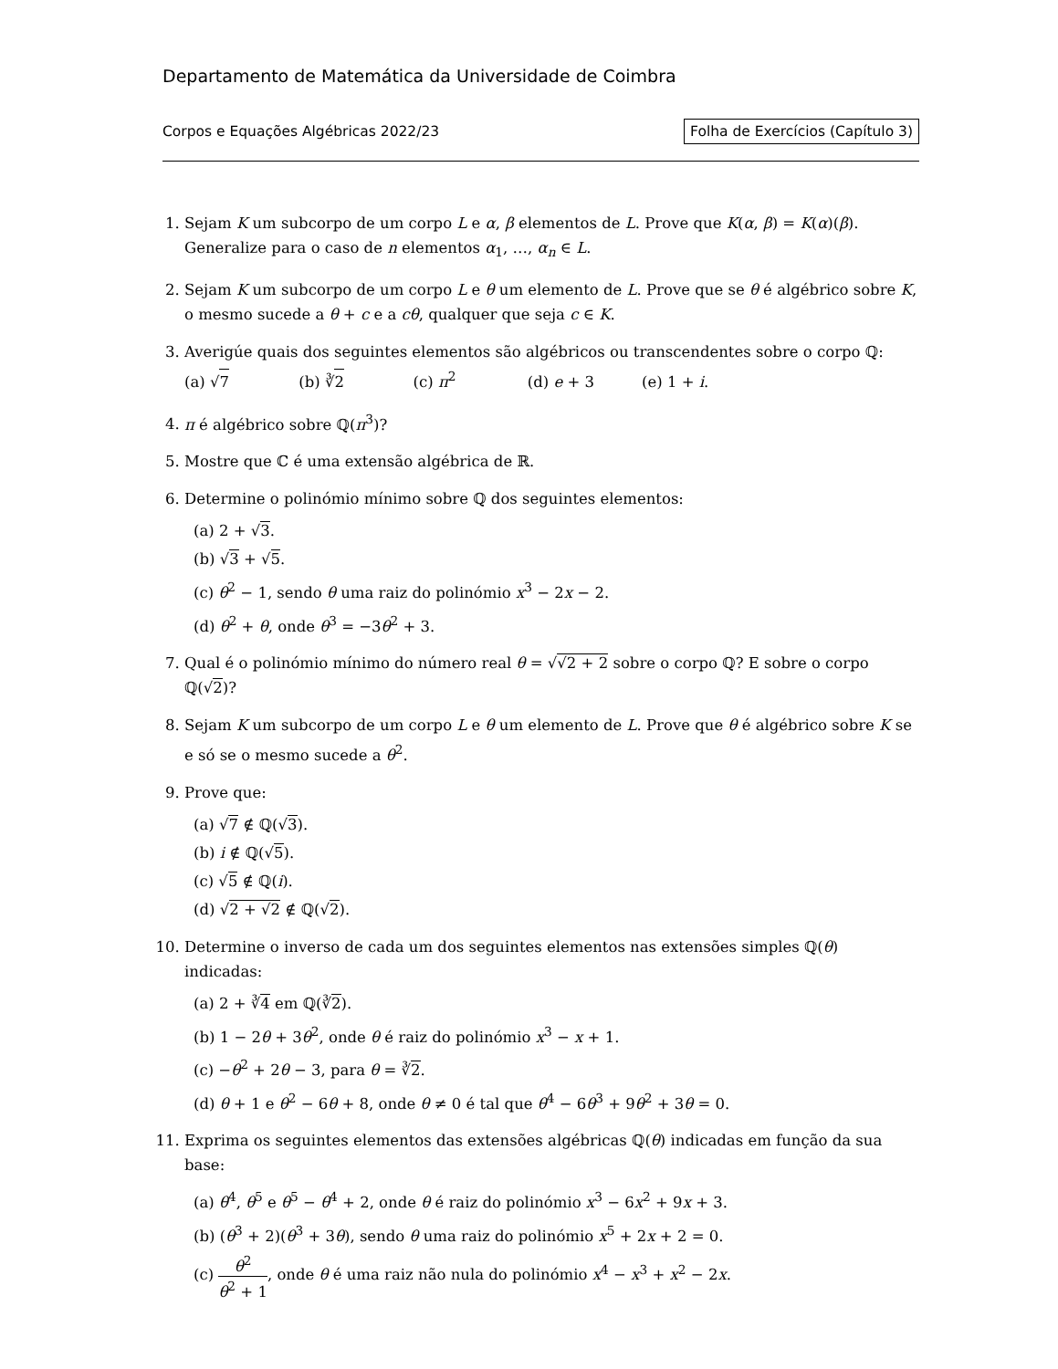Departamento de Matemática da Universidade de Coimbra
Corpos e Equações Algébricas 2022/23 Folha de Exercícios (Capítulo 3)
1. Sejam K um subcorpo de um corpo L e α, β elementos de L. Prove que K(α, β) = K(α)(β). Generalize para o caso de n elementos α<sub>1</sub>, …, α<sub>n</sub> ∈ L.
2. Sejam K um subcorpo de um corpo L e θ um elemento de L. Prove que se θ é algébrico sobre K, o mesmo sucede a θ + c e a cθ, qualquer que seja c ∈ K.
3. Averigúe quais dos seguintes elementos são algébricos ou transcendentes sobre o corpo ℚ:
(a) √7 (b) ∛2 (c) π<sup>2</sup> (d) e + 3 (e) 1 + i.
4. π é algébrico sobre ℚ(π<sup>3</sup>)?
5. Mostre que ℂ é uma extensão algébrica de ℝ.
6. Determine o polinómio mínimo sobre ℚ dos seguintes elementos:
(a) 2 + √3.
(b) √3 + √5.
(c) θ<sup>2</sup> − 1, sendo θ uma raiz do polinómio x<sup>3</sup> − 2x − 2.
(d) θ<sup>2</sup> + θ, onde θ<sup>3</sup> = −3θ<sup>2</sup> + 3.
7. Qual é o polinómio mínimo do número real θ = √√2 + 2 sobre o corpo ℚ? E sobre o corpo ℚ(√2)?
8. Sejam K um subcorpo de um corpo L e θ um elemento de L. Prove que θ é algébrico sobre K se e só se o mesmo sucede a θ<sup>2</sup>.
9. Prove que:
(a) √7 ∉ ℚ(√3).
(b) i ∉ ℚ(√5).
(c) √5 ∉ ℚ(i).
(d) √2 + √2 ∉ ℚ(√2).
10. Determine o inverso de cada um dos seguintes elementos nas extensões simples ℚ(θ) indicadas:
(a) 2 + ∛4 em ℚ(∛2).
(b) 1 − 2θ + 3θ<sup>2</sup>, onde θ é raiz do polinómio x<sup>3</sup> − x + 1.
(c) −θ<sup>2</sup> + 2θ − 3, para θ = ∛2.
(d) θ + 1 e θ<sup>2</sup> − 6θ + 8, onde θ ≠ 0 é tal que θ<sup>4</sup> − 6θ<sup>3</sup> + 9θ<sup>2</sup> + 3θ = 0.
11. Exprima os seguintes elementos das extensões algébricas ℚ(θ) indicadas em função da sua base:
(a) θ<sup>4</sup>, θ<sup>5</sup> e θ<sup>5</sup> − θ<sup>4</sup> + 2, onde θ é raiz do polinómio x<sup>3</sup> − 6x<sup>2</sup> + 9x + 3.
(b) (θ<sup>3</sup> + 2)(θ<sup>3</sup> + 3θ), sendo θ uma raiz do polinómio x<sup>5</sup> + 2x + 2 = 0.
(c) θ<sup>2</sup> θ<sup>2</sup> + 1, onde θ é uma raiz não nula do polinómio x<sup>4</sup> − x<sup>3</sup> + x<sup>2</sup> − 2x.